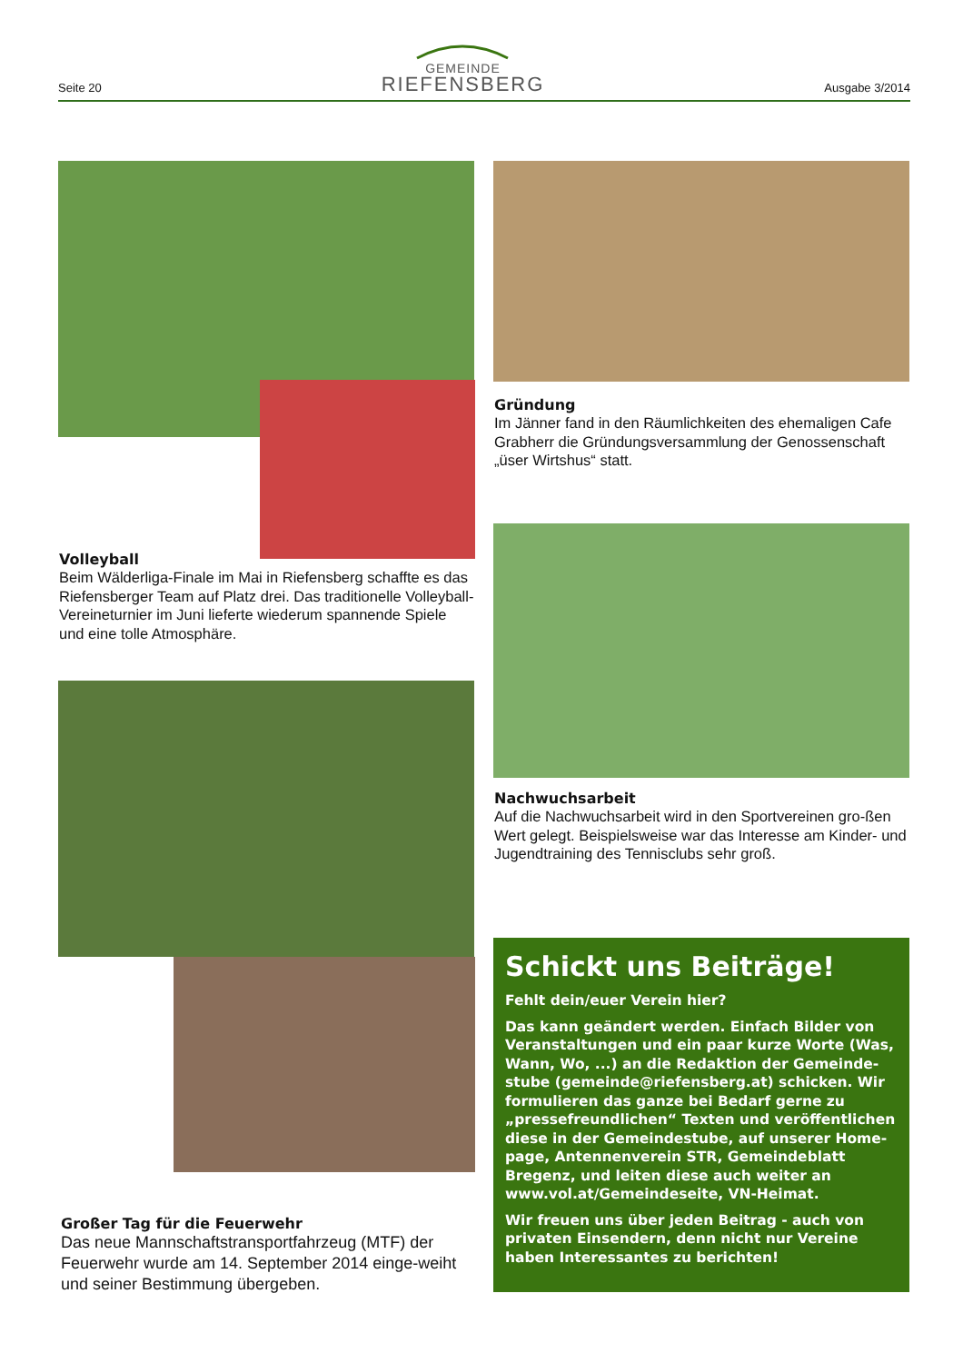Seite 20
GEMEINDE
RIEFENSBERG
Ausgabe 3/2014
Volleyball
Beim Wälderliga-Finale im Mai in Riefensberg schaffte es das Riefensberger Team auf Platz drei. Das traditionelle Volleyball-Vereineturnier im Juni lieferte wiederum spannende Spiele und eine tolle Atmosphäre.
Gründung
Im Jänner fand in den Räumlichkeiten des ehemaligen Cafe Grabherr die Gründungsversammlung der Genossenschaft „üser Wirtshus“ statt.
Nachwuchsarbeit
Auf die Nachwuchsarbeit wird in den Sportvereinen gro-ßen Wert gelegt. Beispielsweise war das Interesse am Kinder- und Jugendtraining des Tennisclubs sehr groß.
Großer Tag für die Feuerwehr
Das neue Mannschaftstransportfahrzeug (MTF) der Feuerwehr wurde am 14. September 2014 einge-weiht und seiner Bestimmung übergeben.
Schickt uns Beiträge!
Fehlt dein/euer Verein hier?
Das kann geändert werden. Einfach Bilder von Veranstaltungen und ein paar kurze Worte (Was, Wann, Wo, ...) an die Redaktion der Gemeinde-stube (gemeinde@riefensberg.at) schicken. Wir formulieren das ganze bei Bedarf gerne zu „pressefreundlichen“ Texten und veröffentlichen diese in der Gemeindestube, auf unserer Home-page, Antennenverein STR, Gemeindeblatt Bregenz, und leiten diese auch weiter an www.vol.at/Gemeindeseite, VN-Heimat.
Wir freuen uns über jeden Beitrag - auch von privaten Einsendern, denn nicht nur Vereine haben Interessantes zu berichten!